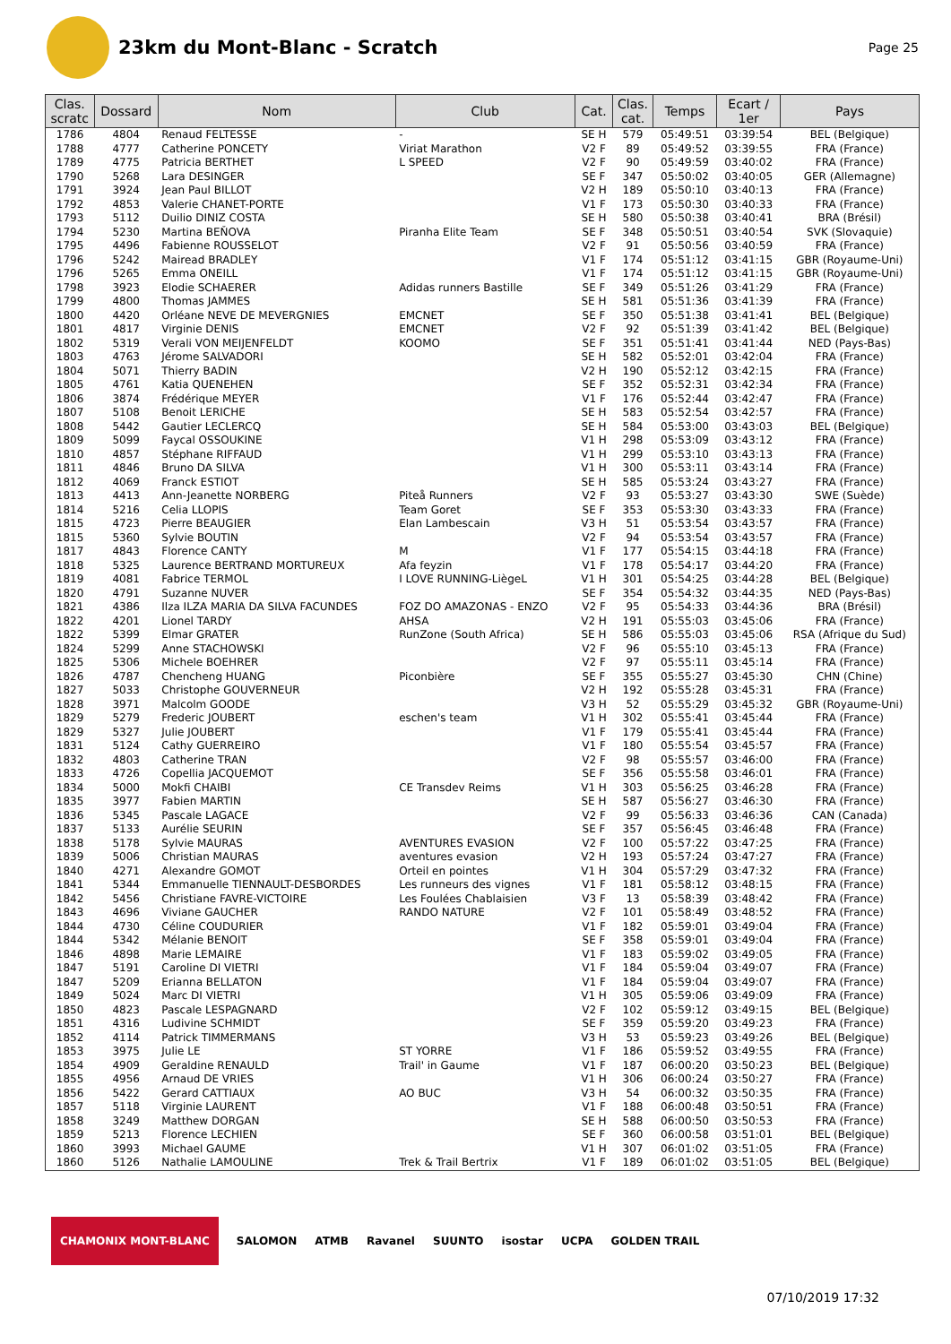23km du Mont-Blanc - Scratch
Page 25
| Clas. scratc | Dossard | Nom | Club | Cat. | Clas. cat. | Temps | Ecart / 1er | Pays |
| --- | --- | --- | --- | --- | --- | --- | --- | --- |
| 1786 | 4804 | Renaud FELTESSE | - | SE H | 579 | 05:49:51 | 03:39:54 | BEL (Belgique) |
| 1788 | 4777 | Catherine PONCETY | Viriat Marathon | V2 F | 89 | 05:49:52 | 03:39:55 | FRA (France) |
| 1789 | 4775 | Patricia BERTHET | L SPEED | V2 F | 90 | 05:49:59 | 03:40:02 | FRA (France) |
| 1790 | 5268 | Lara DESINGER | | SE F | 347 | 05:50:02 | 03:40:05 | GER (Allemagne) |
| 1791 | 3924 | Jean Paul BILLOT | | V2 H | 189 | 05:50:10 | 03:40:13 | FRA (France) |
| 1792 | 4853 | Valerie CHANET-PORTE | | V1 F | 173 | 05:50:30 | 03:40:33 | FRA (France) |
| 1793 | 5112 | Duilio DINIZ COSTA | | SE H | 580 | 05:50:38 | 03:40:41 | BRA (Brésil) |
| 1794 | 5230 | Martina BEŇOVA | Piranha Elite Team | SE F | 348 | 05:50:51 | 03:40:54 | SVK (Slovaquie) |
| 1795 | 4496 | Fabienne ROUSSELOT | | V2 F | 91 | 05:50:56 | 03:40:59 | FRA (France) |
| 1796 | 5242 | Mairead BRADLEY | | V1 F | 174 | 05:51:12 | 03:41:15 | GBR (Royaume-Uni) |
| 1796 | 5265 | Emma ONEILL | | V1 F | 174 | 05:51:12 | 03:41:15 | GBR (Royaume-Uni) |
| 1798 | 3923 | Elodie SCHAERER | Adidas runners Bastille | SE F | 349 | 05:51:26 | 03:41:29 | FRA (France) |
| 1799 | 4800 | Thomas JAMMES | | SE H | 581 | 05:51:36 | 03:41:39 | FRA (France) |
| 1800 | 4420 | Orléane NEVE DE MEVERGNIES | EMCNET | SE F | 350 | 05:51:38 | 03:41:41 | BEL (Belgique) |
| 1801 | 4817 | Virginie DENIS | EMCNET | V2 F | 92 | 05:51:39 | 03:41:42 | BEL (Belgique) |
| 1802 | 5319 | Verali VON MEIJENFELDT | KOOMO | SE F | 351 | 05:51:41 | 03:41:44 | NED (Pays-Bas) |
| 1803 | 4763 | Jérome SALVADORI | | SE H | 582 | 05:52:01 | 03:42:04 | FRA (France) |
| 1804 | 5071 | Thierry BADIN | | V2 H | 190 | 05:52:12 | 03:42:15 | FRA (France) |
| 1805 | 4761 | Katia QUENEHEN | | SE F | 352 | 05:52:31 | 03:42:34 | FRA (France) |
| 1806 | 3874 | Frédérique MEYER | | V1 F | 176 | 05:52:44 | 03:42:47 | FRA (France) |
| 1807 | 5108 | Benoit LERICHE | | SE H | 583 | 05:52:54 | 03:42:57 | FRA (France) |
| 1808 | 5442 | Gautier LECLERCQ | | SE H | 584 | 05:53:00 | 03:43:03 | BEL (Belgique) |
| 1809 | 5099 | Faycal OSSOUKINE | | V1 H | 298 | 05:53:09 | 03:43:12 | FRA (France) |
| 1810 | 4857 | Stéphane RIFFAUD | | V1 H | 299 | 05:53:10 | 03:43:13 | FRA (France) |
| 1811 | 4846 | Bruno DA SILVA | | V1 H | 300 | 05:53:11 | 03:43:14 | FRA (France) |
| 1812 | 4069 | Franck ESTIOT | | SE H | 585 | 05:53:24 | 03:43:27 | FRA (France) |
| 1813 | 4413 | Ann-Jeanette NORBERG | Piteå Runners | V2 F | 93 | 05:53:27 | 03:43:30 | SWE (Suède) |
| 1814 | 5216 | Celia LLOPIS | Team Goret | SE F | 353 | 05:53:30 | 03:43:33 | FRA (France) |
| 1815 | 4723 | Pierre BEAUGIER | Elan Lambescain | V3 H | 51 | 05:53:54 | 03:43:57 | FRA (France) |
| 1815 | 5360 | Sylvie BOUTIN | | V2 F | 94 | 05:53:54 | 03:43:57 | FRA (France) |
| 1817 | 4843 | Florence CANTY | M | V1 F | 177 | 05:54:15 | 03:44:18 | FRA (France) |
| 1818 | 5325 | Laurence BERTRAND MORTUREUX | Afa feyzin | V1 F | 178 | 05:54:17 | 03:44:20 | FRA (France) |
| 1819 | 4081 | Fabrice TERMOL | I LOVE RUNNING-LiègeL | V1 H | 301 | 05:54:25 | 03:44:28 | BEL (Belgique) |
| 1820 | 4791 | Suzanne NUVER | | SE F | 354 | 05:54:32 | 03:44:35 | NED (Pays-Bas) |
| 1821 | 4386 | Ilza ILZA MARIA DA SILVA FACUNDES | FOZ DO AMAZONAS - ENZO | V2 F | 95 | 05:54:33 | 03:44:36 | BRA (Brésil) |
| 1822 | 4201 | Lionel TARDY | AHSA | V2 H | 191 | 05:55:03 | 03:45:06 | FRA (France) |
| 1822 | 5399 | Elmar GRATER | RunZone (South Africa) | SE H | 586 | 05:55:03 | 03:45:06 | RSA (Afrique du Sud) |
| 1824 | 5299 | Anne STACHOWSKI | | V2 F | 96 | 05:55:10 | 03:45:13 | FRA (France) |
| 1825 | 5306 | Michele BOEHRER | | V2 F | 97 | 05:55:11 | 03:45:14 | FRA (France) |
| 1826 | 4787 | Chencheng HUANG | Piconbière | SE F | 355 | 05:55:27 | 03:45:30 | CHN (Chine) |
| 1827 | 5033 | Christophe GOUVERNEUR | | V2 H | 192 | 05:55:28 | 03:45:31 | FRA (France) |
| 1828 | 3971 | Malcolm GOODE | | V3 H | 52 | 05:55:29 | 03:45:32 | GBR (Royaume-Uni) |
| 1829 | 5279 | Frederic JOUBERT | eschen's team | V1 H | 302 | 05:55:41 | 03:45:44 | FRA (France) |
| 1829 | 5327 | Julie JOUBERT | | V1 F | 179 | 05:55:41 | 03:45:44 | FRA (France) |
| 1831 | 5124 | Cathy GUERREIRO | | V1 F | 180 | 05:55:54 | 03:45:57 | FRA (France) |
| 1832 | 4803 | Catherine TRAN | | V2 F | 98 | 05:55:57 | 03:46:00 | FRA (France) |
| 1833 | 4726 | Copellia JACQUEMOT | | SE F | 356 | 05:55:58 | 03:46:01 | FRA (France) |
| 1834 | 5000 | Mokfi CHAIBI | CE Transdev Reims | V1 H | 303 | 05:56:25 | 03:46:28 | FRA (France) |
| 1835 | 3977 | Fabien MARTIN | | SE H | 587 | 05:56:27 | 03:46:30 | FRA (France) |
| 1836 | 5345 | Pascale LAGACE | | V2 F | 99 | 05:56:33 | 03:46:36 | CAN (Canada) |
| 1837 | 5133 | Aurélie SEURIN | | SE F | 357 | 05:56:45 | 03:46:48 | FRA (France) |
| 1838 | 5178 | Sylvie MAURAS | AVENTURES EVASION | V2 F | 100 | 05:57:22 | 03:47:25 | FRA (France) |
| 1839 | 5006 | Christian MAURAS | aventures evasion | V2 H | 193 | 05:57:24 | 03:47:27 | FRA (France) |
| 1840 | 4271 | Alexandre GOMOT | Orteil en pointes | V1 H | 304 | 05:57:29 | 03:47:32 | FRA (France) |
| 1841 | 5344 | Emmanuelle TIENNAULT-DESBORDES | Les runneurs des vignes | V1 F | 181 | 05:58:12 | 03:48:15 | FRA (France) |
| 1842 | 5456 | Christiane FAVRE-VICTOIRE | Les Foulées Chablaisien | V3 F | 13 | 05:58:39 | 03:48:42 | FRA (France) |
| 1843 | 4696 | Viviane GAUCHER | RANDO NATURE | V2 F | 101 | 05:58:49 | 03:48:52 | FRA (France) |
| 1844 | 4730 | Céline COUDURIER | | V1 F | 182 | 05:59:01 | 03:49:04 | FRA (France) |
| 1844 | 5342 | Mélanie BENOIT | | SE F | 358 | 05:59:01 | 03:49:04 | FRA (France) |
| 1846 | 4898 | Marie LEMAIRE | | V1 F | 183 | 05:59:02 | 03:49:05 | FRA (France) |
| 1847 | 5191 | Caroline DI VIETRI | | V1 F | 184 | 05:59:04 | 03:49:07 | FRA (France) |
| 1847 | 5209 | Erianna BELLATON | | V1 F | 184 | 05:59:04 | 03:49:07 | FRA (France) |
| 1849 | 5024 | Marc DI VIETRI | | V1 H | 305 | 05:59:06 | 03:49:09 | FRA (France) |
| 1850 | 4823 | Pascale LESPAGNARD | | V2 F | 102 | 05:59:12 | 03:49:15 | BEL (Belgique) |
| 1851 | 4316 | Ludivine SCHMIDT | | SE F | 359 | 05:59:20 | 03:49:23 | FRA (France) |
| 1852 | 4114 | Patrick TIMMERMANS | | V3 H | 53 | 05:59:23 | 03:49:26 | BEL (Belgique) |
| 1853 | 3975 | Julie LE | ST YORRE | V1 F | 186 | 05:59:52 | 03:49:55 | FRA (France) |
| 1854 | 4909 | Geraldine RENAULD | Trail' in Gaume | V1 F | 187 | 06:00:20 | 03:50:23 | BEL (Belgique) |
| 1855 | 4956 | Arnaud DE VRIES | | V1 H | 306 | 06:00:24 | 03:50:27 | FRA (France) |
| 1856 | 5422 | Gerard CATTIAUX | AO BUC | V3 H | 54 | 06:00:32 | 03:50:35 | FRA (France) |
| 1857 | 5118 | Virginie LAURENT | | V1 F | 188 | 06:00:48 | 03:50:51 | FRA (France) |
| 1858 | 3249 | Matthew DORGAN | | SE H | 588 | 06:00:50 | 03:50:53 | FRA (France) |
| 1859 | 5213 | Florence LECHIEN | | SE F | 360 | 06:00:58 | 03:51:01 | BEL (Belgique) |
| 1860 | 3993 | Michael GAUME | | V1 H | 307 | 06:01:02 | 03:51:05 | FRA (France) |
| 1860 | 5126 | Nathalie LAMOULINE | Trek & Trail Bertrix | V1 F | 189 | 06:01:02 | 03:51:05 | BEL (Belgique) |
CHAMONIX MONT-BLANC SALOMON ATMB Ravanel SUUNTO isostar UCPA GOLDEN TRAIL
07/10/2019 17:32